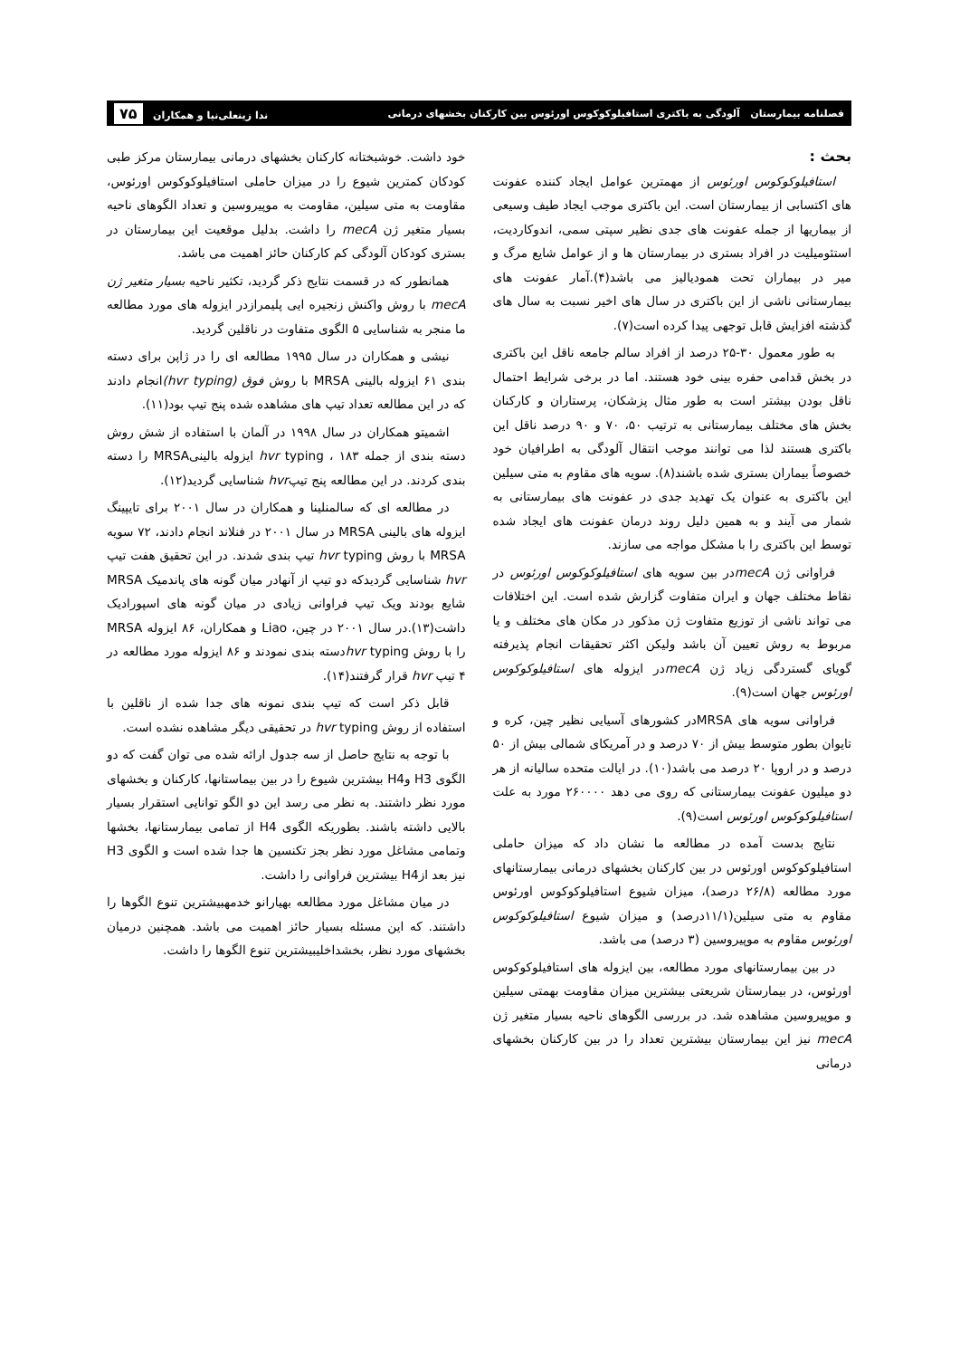فصلنامه بیمارستان آلودگی به باکتری استافیلوکوکوس اورئوس بین کارکنان بخشهای درمانی ندا زینعلی‌نیا و همکاران ۷۵
بحث :
استافیلوکوکوس اورئوس از مهمترین عوامل ایجاد کننده عفونت های اکتسابی از بیمارستان است. این باکتری موجب ایجاد طیف وسیعی از بیماریها از جمله عفونت های جدی نظیر سپتی سمی، اندوکاردیت، استئومیلیت در افراد بستری در بیمارستان ها و از عوامل شایع مرگ و میر در بیماران تحت همودیالیز می باشد(۴).آمار عفونت های بیمارستانی ناشی از این باکتری در سال های اخیر نسبت به سال های گذشته افزایش قابل توجهی پیدا کرده است(۷).
به طور معمول ۳۰-۲۵ درصد از افراد سالم جامعه ناقل این باکتری در بخش قدامی حفره بینی خود هستند. اما در برخی شرایط احتمال ناقل بودن بیشتر است به طور مثال پزشکان، پرستاران و کارکنان بخش های مختلف بیمارستانی به ترتیب ۵۰، ۷۰ و ۹۰ درصد ناقل این باکتری هستند لذا می توانند موجب انتقال آلودگی به اطرافیان خود خصوصاً بیماران بستری شده باشند(۸). سویه های مقاوم به متی سیلین این باکتری به عنوان یک تهدید جدی در عفونت های بیمارستانی به شمار می آیند و به همین دلیل روند درمان عفونت های ایجاد شده توسط این باکتری را با مشکل مواجه می سازند.
فراوانی ژن mecAدر بین سویه های استافیلوکوکوس اورئوس در نقاط مختلف جهان و ایران متفاوت گزارش شده است. این اختلافات می تواند ناشی از توزیع متفاوت ژن مذکور در مکان های مختلف و یا مربوط به روش تعیین آن باشد ولیکن اکثر تحقیقات انجام پذیرفته گویای گستردگی زیاد ژن mecAدر ایزوله های استافیلوکوکوس اورئوس جهان است(۹).
فراوانی سویه های MRSAدر کشورهای آسیایی نظیر چین، کره و تایوان بطور متوسط بیش از ۷۰ درصد و در آمریکای شمالی بیش از ۵۰ درصد و در اروپا ۲۰ درصد می باشد(۱۰). در ایالت متحده سالیانه از هر دو میلیون عفونت بیمارستانی که روی می دهد ۲۶۰۰۰۰ مورد به علت استافیلوکوکوس اورئوس است(۹).
نتایج بدست آمده در مطالعه ما نشان داد که میزان حاملی استافیلوکوکوس اورئوس در بین کارکنان بخشهای درمانی بیمارستانهای مورد مطالعه (۲۶/۸ درصد)، میزان شیوع استافیلوکوکوس اورئوس مقاوم به متی سیلین(۱۱/۱درصد) و میزان شیوع استافیلوکوکوس اورئوس مقاوم به موپیروسین (۳ درصد) می باشد.
در بین بیمارستانهای مورد مطالعه، بین ایزوله های استافیلوکوکوس اورئوس، در بیمارستان شریعتی بیشترین میزان مقاومت بهمتی سیلین و موپیروسین مشاهده شد. در بررسی الگوهای ناحیه بسیار متغیر ژن mecA نیز این بیمارستان بیشترین تعداد را در بین کارکنان بخشهای درمانی
خود داشت. خوشبختانه کارکنان بخشهای درمانی بیمارستان مرکز طبی کودکان کمترین شیوع را در میزان حاملی استافیلوکوکوس اورئوس، مقاومت به متی سیلین، مقاومت به موپیروسین و تعداد الگوهای ناحیه بسیار متغیر ژن mecA را داشت. بدلیل موقعیت این بیمارستان در بستری کودکان آلودگی کم کارکنان حائز اهمیت می باشد.
همانطور که در قسمت نتایج ذکر گردید، تکثیر ناحیه بسیار متغیر ژن mecA با روش واکنش زنجیره ایی پلیمرازدر ایزوله های مورد مطالعه ما منجر به شناسایی ۵ الگوی متفاوت در ناقلین گردید.
نیشی و همکاران در سال ۱۹۹۵ مطالعه ای را در ژاپن برای دسته بندی ۶۱ ایزوله بالینی MRSA با روش فوق (hvr typing) انجام دادند که در این مطالعه تعداد تیپ های مشاهده شده پنج تیپ بود(۱۱).
اشمیتو همکاران در سال ۱۹۹۸ در آلمان با استفاده از شش روش دسته بندی از جمله hvr typing ، ۱۸۳ ایزوله بالینیMRSA را دسته بندی کردند. در این مطالعه پنج تیپhvr شناسایی گردید(۱۲).
در مطالعه ای که سالمنلینا و همکاران در سال ۲۰۰۱ برای تایپینگ ایزوله های بالینی MRSA در سال ۲۰۰۱ در فنلاند انجام دادند، ۷۲ سویه MRSA با روش hvr typing تیپ بندی شدند. در این تحقیق هفت تیپ hvr شناسایی گردیدکه دو تیپ از آنهادر میان گونه های پاندمیک MRSA شایع بودند ویک تیپ فراوانی زیادی در میان گونه های اسپورادیک داشت(۱۳).در سال ۲۰۰۱ در چین، Liao و همکاران، ۸۶ ایزوله MRSA را با روش hvr typingدسته بندی نمودند و ۸۶ ایزوله مورد مطالعه در ۴ تیپ hvr قرار گرفتند(۱۴).
قابل ذکر است که تیپ بندی نمونه های جدا شده از ناقلین با استفاده از روش hvr typing در تحقیقی دیگر مشاهده نشده است.
با توجه به نتایج حاصل از سه جدول ارائه شده می توان گفت که دو الگوی H3 وH4 بیشترین شیوع را در بین بیماستانها، کارکنان و بخشهای مورد نظر داشتند. به نظر می رسد این دو الگو توانایی استقرار بسیار بالایی داشته باشند. بطوریکه الگوی H4 از تمامی بیمارستانها، بخشها وتمامی مشاغل مورد نظر بجز تکنسین ها جدا شده است و الگوی H3 نیز بعد ازH4 بیشترین فراوانی را داشت.
در میان مشاغل مورد مطالعه بهیارانو خدمهبیشترین تنوع الگوها را داشتند. که این مسئله بسیار حائز اهمیت می باشد. همچنین درمیان بخشهای مورد نظر، بخشداخلیبیشترین تنوع الگوها را داشت.